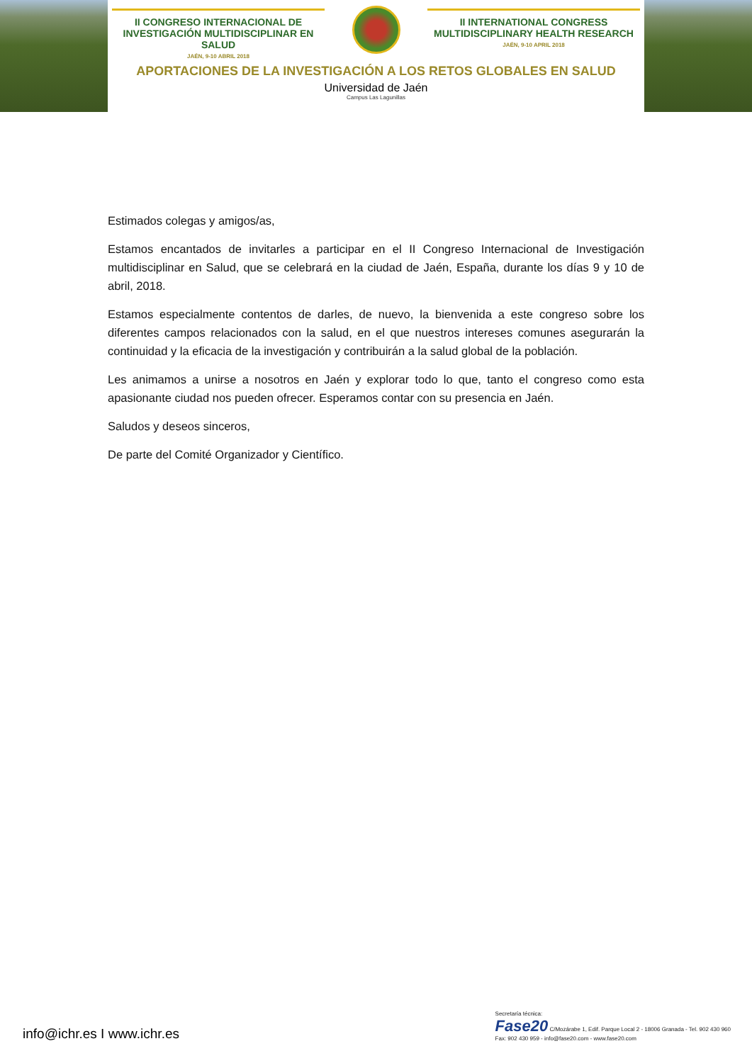II CONGRESO INTERNACIONAL DE INVESTIGACIÓN MULTIDISCIPLINAR EN SALUD
JAÉN, 9-10 ABRIL 2018
II INTERNATIONAL CONGRESS MULTIDISCIPLINARY HEALTH RESEARCH
JAÉN, 9-10 APRIL 2018
APORTACIONES DE LA INVESTIGACIÓN A LOS RETOS GLOBALES EN SALUD
Universidad de Jaén
Campus Las Lagunillas
Estimados colegas y amigos/as,
Estamos encantados de invitarles a participar en el II Congreso Internacional de Investigación multidisciplinar en Salud, que se celebrará en la ciudad de Jaén, España, durante los días 9 y 10 de abril, 2018.
Estamos especialmente contentos de darles, de nuevo, la bienvenida a este congreso sobre los diferentes campos relacionados con la salud, en el que nuestros intereses comunes asegurarán la continuidad y la eficacia de la investigación y contribuirán a la salud global de la población.
Les animamos a unirse a nosotros en Jaén y explorar todo lo que, tanto el congreso como esta apasionante ciudad nos pueden ofrecer. Esperamos contar con su presencia en Jaén.
Saludos y deseos sinceros,
De parte del Comité Organizador y Científico.
info@ichr.es I www.ichr.es
Secretaría técnica:
Fase20 C/Mozárabe 1, Edif. Parque Local 2 - 18006 Granada - Tel. 902 430 960
Fax: 902 430 959 - info@fase20.com - www.fase20.com